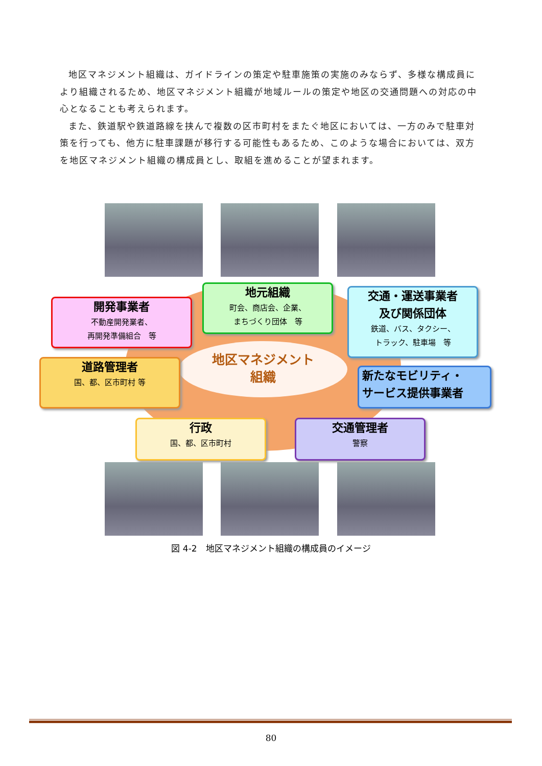地区マネジメント組織は、ガイドラインの策定や駐車施策の実施のみならず、多様な構成員により組織されるため、地区マネジメント組織が地域ルールの策定や地区の交通問題への対応の中心となることも考えられます。
また、鉄道駅や鉄道路線を挟んで複数の区市町村をまたぐ地区においては、一方のみで駐車対策を行っても、他方に駐車課題が移行する可能性もあるため、このような場合においては、双方を地区マネジメント組織の構成員とし、取組を進めることが望まれます。
開発事業者
不動産開発業者、
再開発準備組合　等
地元組織
町会、商店会、企業、
まちづくり団体　等
交通・運送事業者
及び関係団体
鉄道、バス、タクシー、
トラック、駐車場　等
道路管理者
国、都、区市町村 等
地区マネジメント
組織
新たなモビリティ・
サービス提供事業者
行政
国、都、区市町村
交通管理者
警察
図 4-2　地区マネジメント組織の構成員のイメージ
80